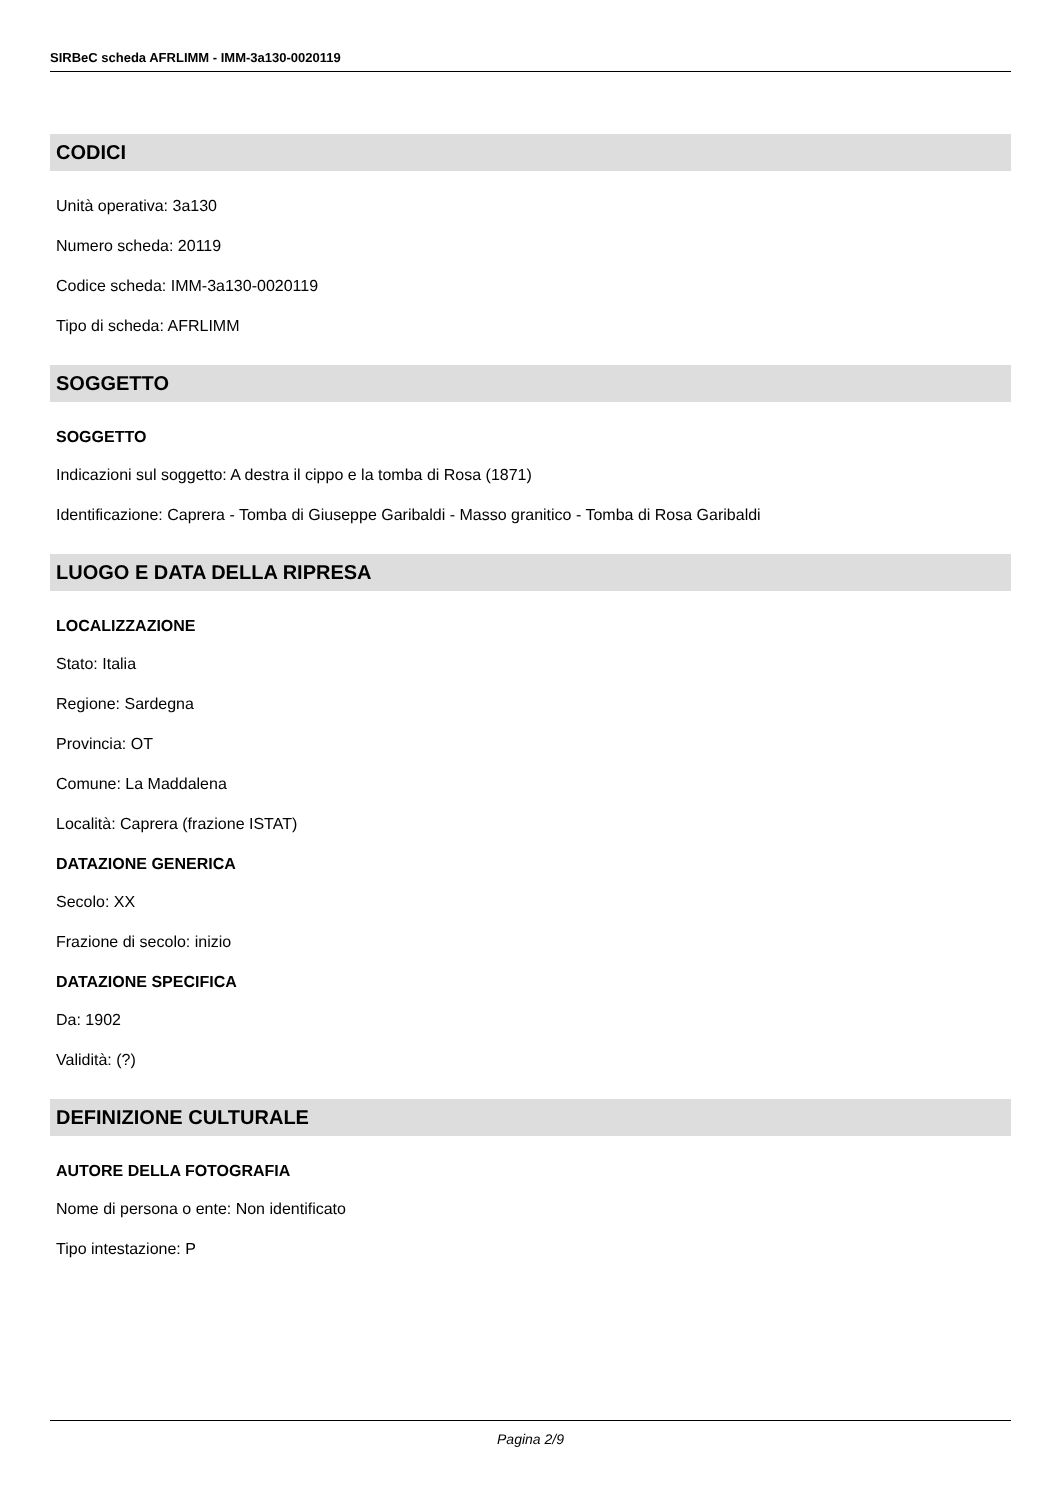SIRBeC scheda AFRLIMM - IMM-3a130-0020119
CODICI
Unità operativa: 3a130
Numero scheda: 20119
Codice scheda: IMM-3a130-0020119
Tipo di scheda: AFRLIMM
SOGGETTO
SOGGETTO
Indicazioni sul soggetto: A destra il cippo e la tomba di Rosa (1871)
Identificazione: Caprera - Tomba di Giuseppe Garibaldi - Masso granitico - Tomba di Rosa Garibaldi
LUOGO E DATA DELLA RIPRESA
LOCALIZZAZIONE
Stato: Italia
Regione: Sardegna
Provincia: OT
Comune: La Maddalena
Località: Caprera (frazione ISTAT)
DATAZIONE GENERICA
Secolo: XX
Frazione di secolo: inizio
DATAZIONE SPECIFICA
Da: 1902
Validità: (?)
DEFINIZIONE CULTURALE
AUTORE DELLA FOTOGRAFIA
Nome di persona o ente: Non identificato
Tipo intestazione: P
Pagina 2/9